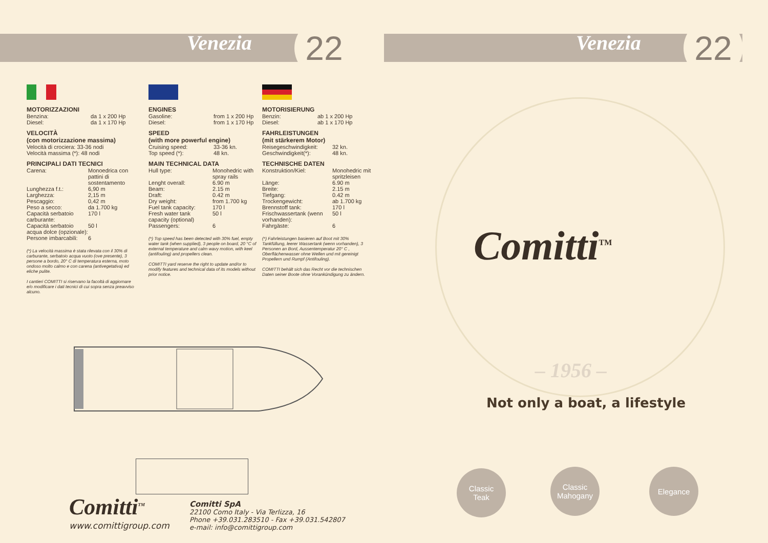Venezia 22 Venezia 22
MOTORIZZAZIONI
| Benzina: | da 1 x 200 Hp |
| Diesel: | da 1 x 170 Hp |
VELOCITÀ
(con motorizzazione massima)
Velocità di crociera: 33-36 nodi
Velocità massima (*): 48 nodi
PRINCIPALI DATI TECNICI
| Carena: | Monoedrica con pattini di sostentamento |
| Lunghezza f.t.: | 6,90 m |
| Larghezza: | 2,15 m |
| Pescaggio: | 0,42 m |
| Peso a secco: | da 1.700 kg |
| Capacità serbatoio carburante: | 170 l |
| Capacità serbatoio acqua dolce (opzionale): | 50 l |
| Persone imbarcabili: | 6 |
(*) La velocità massima è stata rilevata con il 30% di carburante, serbatoio acqua vuoto (ove presente), 3 persone a bordo, 20° C di temperatura esterna, moto ondoso molto calmo e con carena (antivegetativa) ed eliche pulite.
I cantieri COMITTI si riservano la facoltà di aggiornare e/o modificare i dati tecnici di cui sopra senza preavviso alcuno.
ENGINES
| Gasoline: | from 1 x 200 Hp |
| Diesel: | from 1 x 170 Hp |
SPEED
(with more powerful engine)
| Cruising speed: | 33-36 kn. |
| Top speed (*): | 48 kn. |
MAIN TECHNICAL DATA
| Hull type: | Monohedric with spray rails |
| Lenght overall: | 6.90 m |
| Beam: | 2.15 m |
| Draft: | 0.42 m |
| Dry weight: | from 1.700 kg |
| Fuel tank capacity: | 170 l |
| Fresh water tank capacity (optional) | 50 l |
| Passengers: | 6 |
(*) Top speed has been detected with 30% fuel, empty water tank (when supplied), 3 people on board, 20 °C of external temperature and calm wavy motion, with keel (antifouling) and propellers clean.
COMITTI yard reserve the right to update and/or to modify features and technical data of its models without prior notice.
MOTORISIERUNG
| Benzin: | ab 1 x 200 Hp |
| Diesel: | ab 1 x 170 Hp |
FAHRLEISTUNGEN
(mit stärkerem Motor)
| Reisegeschwindigkeit: | 32 kn. |
| Geschwindigkeit(*): | 48 kn. |
TECHNISCHE DATEN
| Konstruktion/Kiel: | Monohedric mit spritzleisen |
| Länge: | 6.90 m |
| Breite: | 2.15 m |
| Tiefgang: | 0.42 m |
| Trockengewicht: | ab 1.700 kg |
| Brennstoff tank: | 170 l |
| Frischwassertank (wenn vorhanden): | 50 l |
| Fahrgäste: | 6 |
(*) Fahrleistungen basieren auf Boot mit 30% Tankfüllung, leerer Wassertank (wenn vorhanden), 3 Personen an Bord, Aussentemperatur 20° C , Oberflächenwasser ohne Wellen und mit gereinigt Propellern und Rumpf (Antifouling).
COMITTI behält sich das Recht vor die technischen Daten seiner Boote ohne Vorankündigung zu ändern.
Comitti<sup>TM</sup>
– 1956 –
Not only a boat, a lifestyle
Comitti<sup>TM</sup>
www.comittigroup.com
Comitti SpA
22100 Como Italy - Via Terlizza, 16
Phone +39.031.283510 - Fax +39.031.542807
e-mail: info@comittigroup.com
Classic
Teak
Classic
Mahogany
Elegance